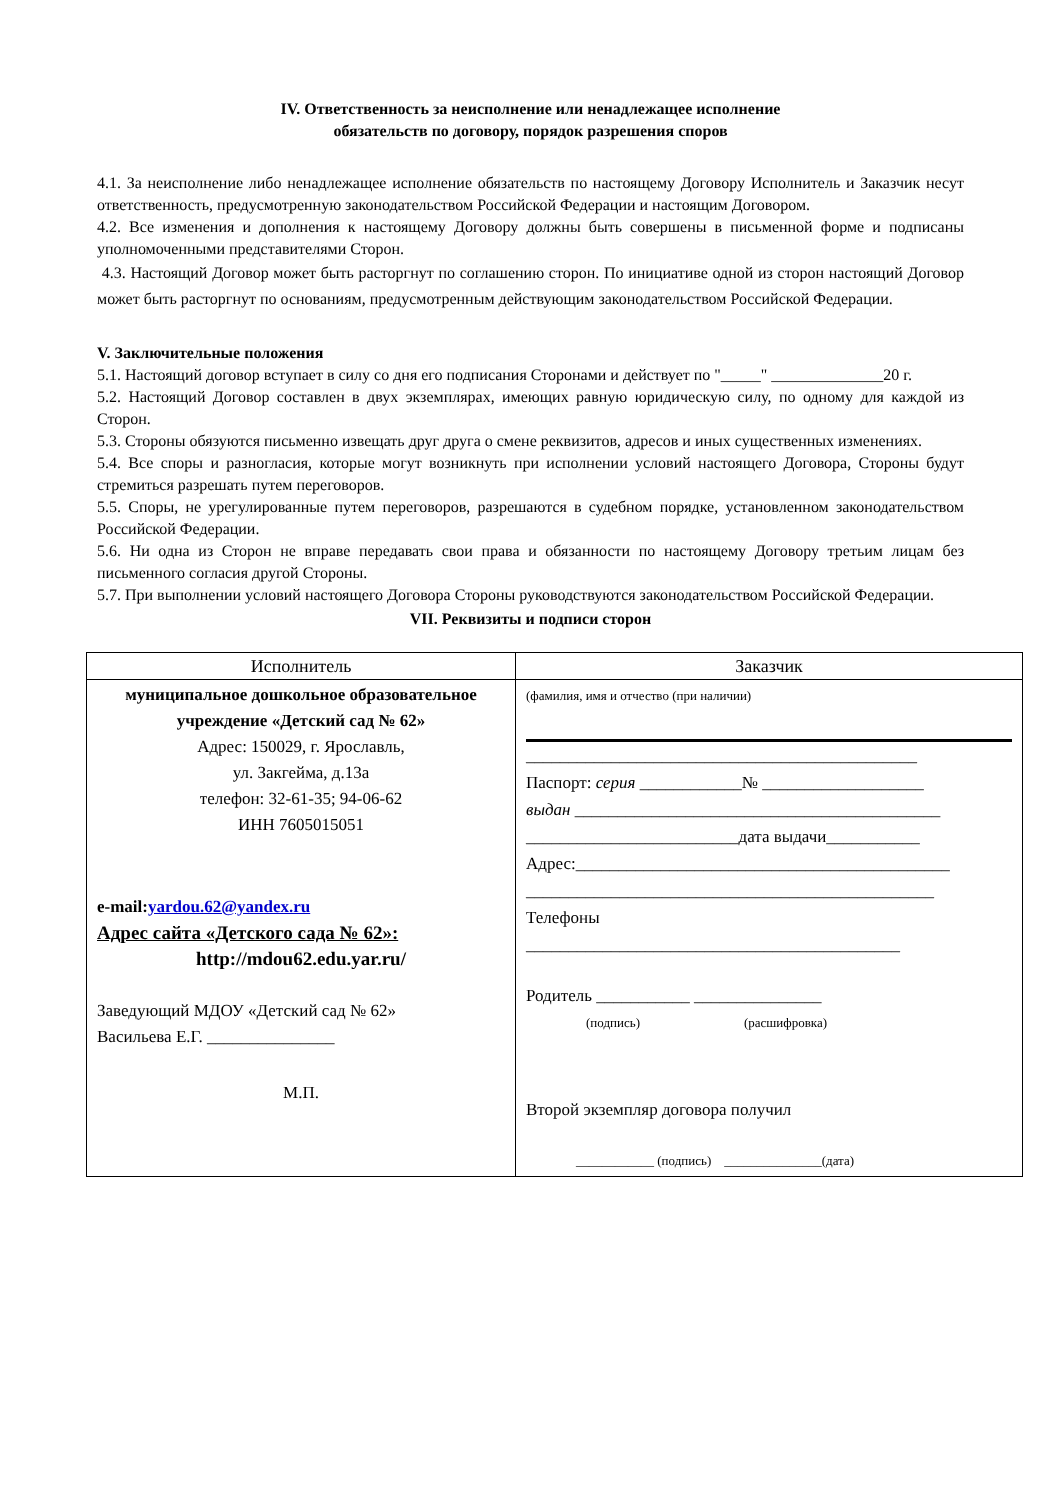IV. Ответственность за неисполнение или ненадлежащее исполнение
обязательств по договору, порядок разрешения споров
4.1. За неисполнение либо ненадлежащее исполнение обязательств по настоящему Договору Исполнитель и Заказчик несут ответственность, предусмотренную законодательством Российской Федерации и настоящим Договором.
4.2. Все изменения и дополнения к настоящему Договору должны быть совершены в письменной форме и подписаны уполномоченными представителями Сторон.
4.3. Настоящий Договор может быть расторгнут по соглашению сторон. По инициативе одной из сторон настоящий Договор может быть расторгнут по основаниям, предусмотренным действующим законодательством Российской Федерации.
V. Заключительные положения
5.1. Настоящий договор вступает в силу со дня его подписания Сторонами и действует по "_____" ______________20 г.
5.2. Настоящий Договор составлен в двух экземплярах, имеющих равную юридическую силу, по одному для каждой из Сторон.
5.3. Стороны обязуются письменно извещать друг друга о смене реквизитов, адресов и иных существенных изменениях.
5.4. Все споры и разногласия, которые могут возникнуть при исполнении условий настоящего Договора, Стороны будут стремиться разрешать путем переговоров.
5.5. Споры, не урегулированные путем переговоров, разрешаются в судебном порядке, установленном законодательством Российской Федерации.
5.6. Ни одна из Сторон не вправе передавать свои права и обязанности по настоящему Договору третьим лицам без письменного согласия другой Стороны.
5.7. При выполнении условий настоящего Договора Стороны руководствуются законодательством Российской Федерации.
VII. Реквизиты и подписи сторон
| Исполнитель | Заказчик |
| --- | --- |
| муниципальное дошкольное образовательное учреждение «Детский сад № 62» Адрес: 150029, г. Ярославль, ул. Закгейма, д.13а телефон: 32-61-35; 94-06-62 ИНН 7605015051 e-mail: yardou.62@yandex.ru Адрес сайта «Детского сада № 62»: http://mdou62.edu.yar.ru/ Заведующий МДОУ «Детский сад № 62» Васильева Е.Г. _______________ М.П. | (фамилия, имя и отчество (при наличии) ______________________________________________ Паспорт: серия ____________№ ___________________ выдан ___________________________________________ _________________________дата выдачи___________ Адрес:____________________________________________ ________________________________________________ Телефоны ____________________________________________ Родитель ___________ _______________ (подпись) (расшифровка) Второй экземпляр договора получил ____________ (подпись) _______________(дата) |